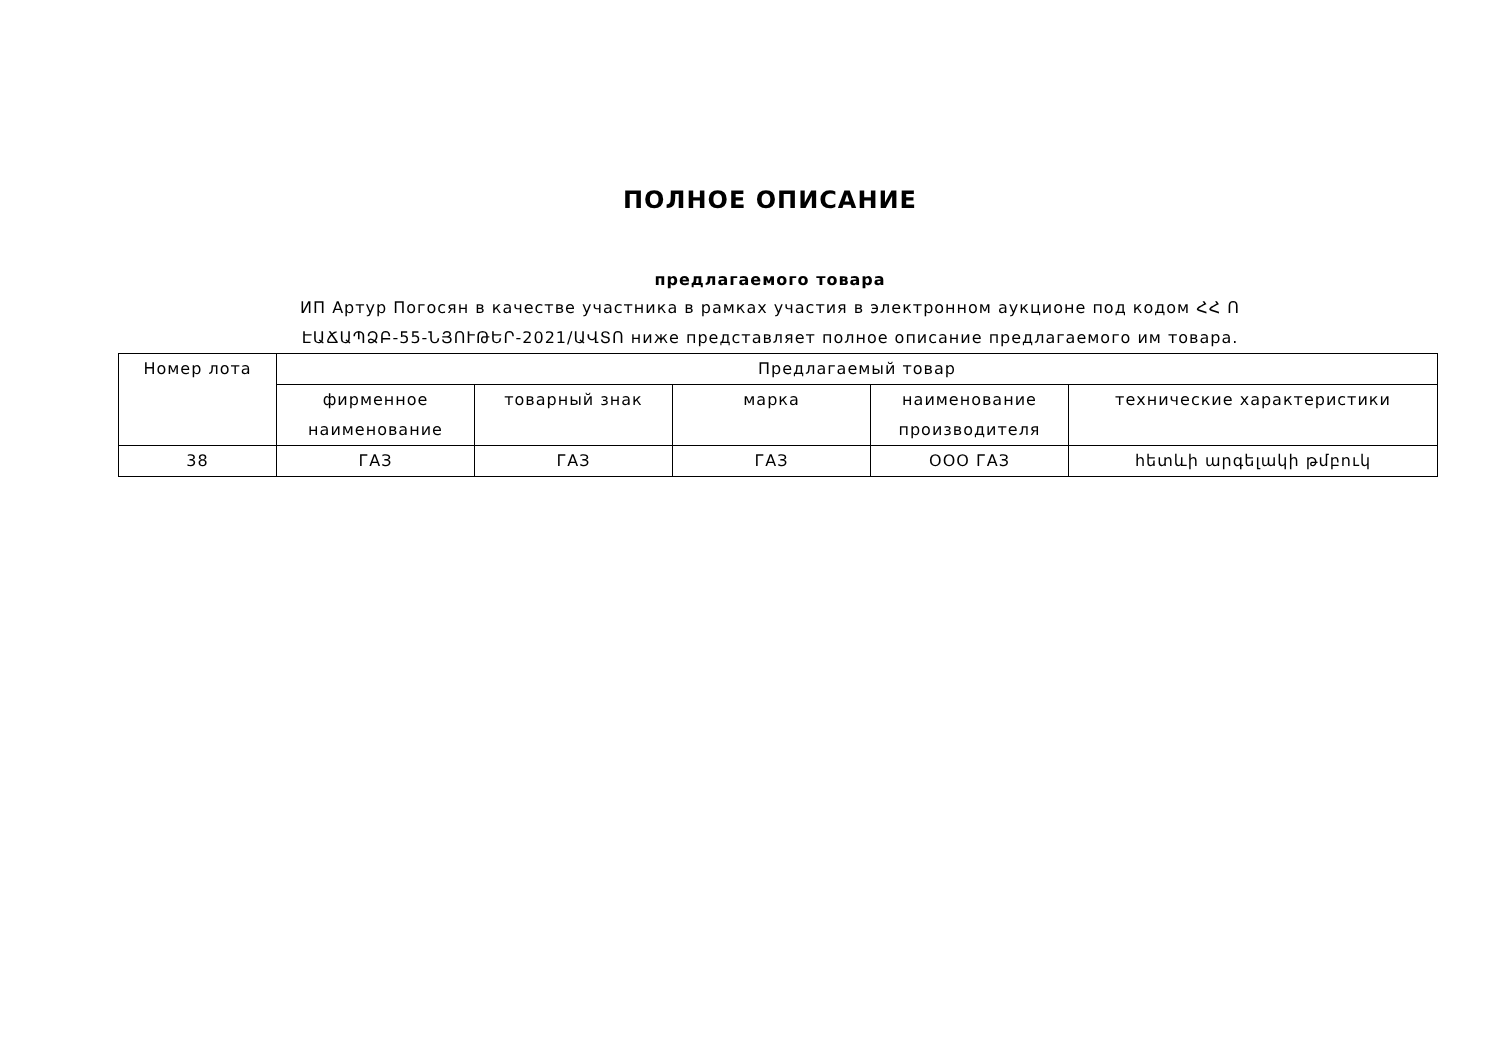ПОЛНОЕ ОПИСАНИЕ
предлагаемого товара
ИП Артур Погосян в качестве участника в рамках участия в электронном аукционе под кодом ՀՀ Ո
ԷԱՃԱՊՁԲ-55-ՆՅՈՒԹԵՐ-2021/ԱՎՏՈ ниже представляет полное описание предлагаемого им товара.
| Номер лота | Предлагаемый товар | | | | |
| --- | --- | --- | --- | --- | --- |
| | фирменное наименование | товарный знак | марка | наименование производителя | технические характеристики |
| 38 | ГАЗ | ГАЗ | ГАЗ | ООО ГАЗ | հետևի արգելակի թմբուկ |